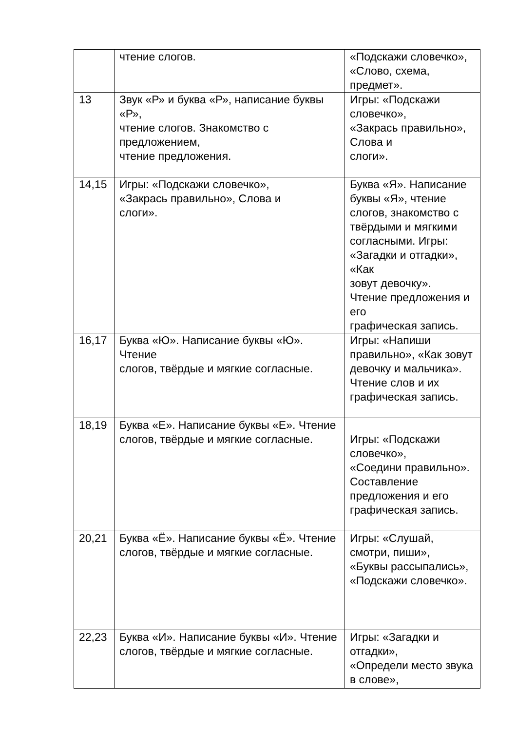| | чтение слогов. | «Подскажи словечко», «Слово, схема, предмет». |
| 13 | Звук «Р» и буква «Р», написание буквы «Р», чтение слогов. Знакомство с предложением, чтение предложения. | Игры: «Подскажи словечко», «Закрась правильно», Слова и слоги». |
| 14,15 | Игры: «Подскажи словечко», «Закрась правильно», Слова и слоги». | Буква «Я». Написание буквы «Я», чтение слогов, знакомство с твёрдыми и мягкими согласными. Игры: «Загадки и отгадки», «Как зовут девочку». Чтение предложения и его графическая запись. |
| 16,17 | Буква «Ю». Написание буквы «Ю». Чтение слогов, твёрдые и мягкие согласные. | Игры: «Напиши правильно», «Как зовут девочку и мальчика». Чтение слов и их графическая запись. |
| 18,19 | Буква «Е». Написание буквы «Е». Чтение слогов, твёрдые и мягкие согласные. | Игры: «Подскажи словечко», «Соедини правильно». Составление предложения и его графическая запись. |
| 20,21 | Буква «Ё». Написание буквы «Ё». Чтение слогов, твёрдые и мягкие согласные. | Игры: «Слушай, смотри, пиши», «Буквы рассыпались», «Подскажи словечко». |
| 22,23 | Буква «И». Написание буквы «И». Чтение слогов, твёрдые и мягкие согласные. | Игры: «Загадки и отгадки», «Определи место звука в слове», |